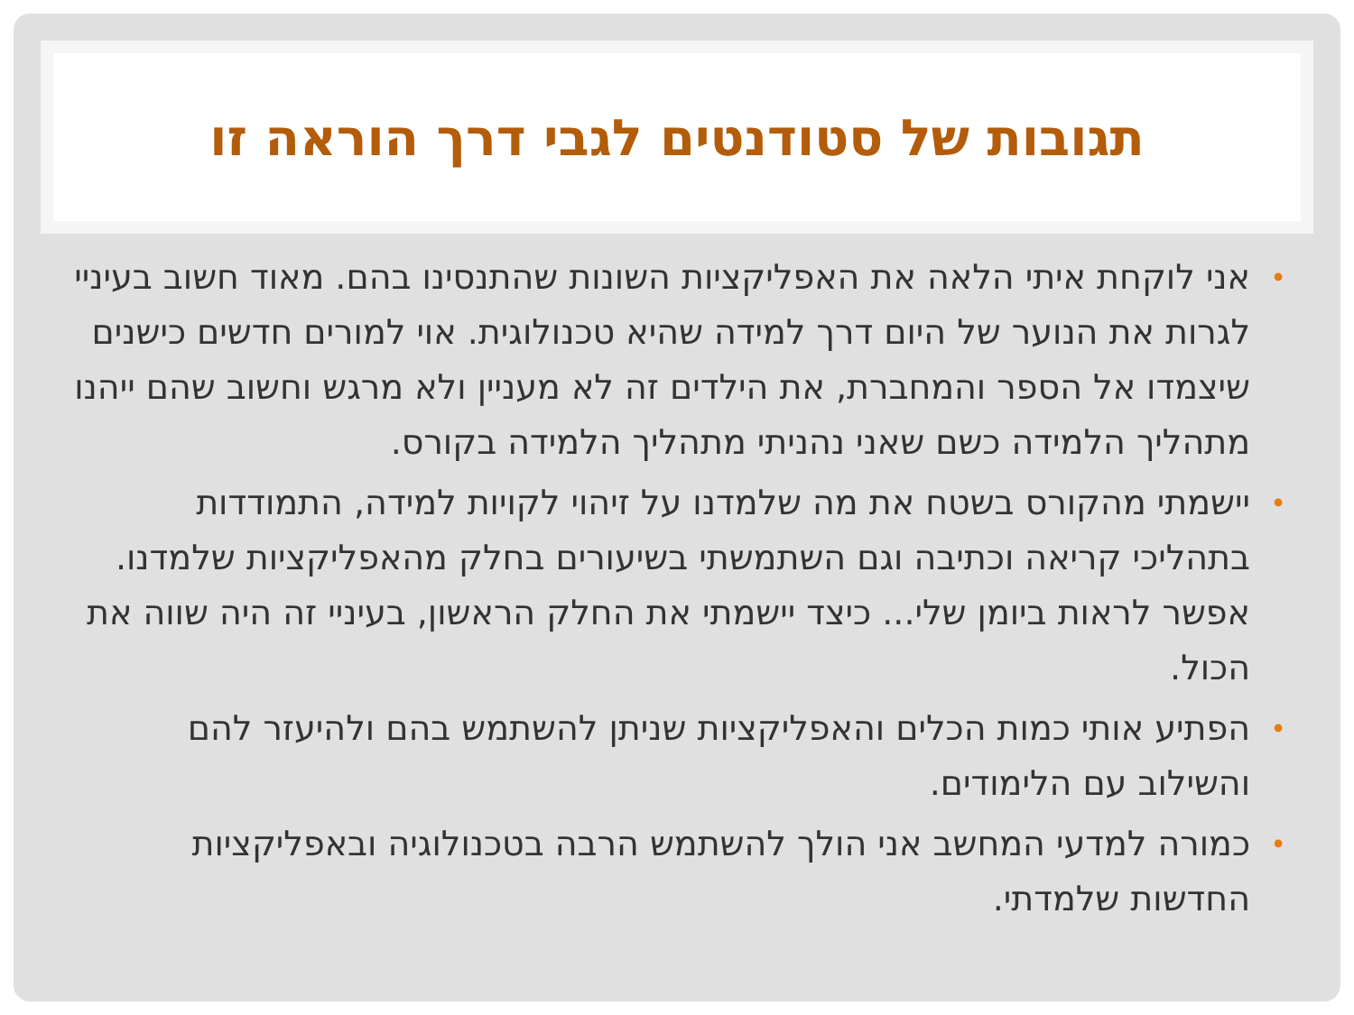תגובות של סטודנטים לגבי דרך הוראה זו
• אני לוקחת איתי הלאה את האפליקציות השונות שהתנסינו בהם. מאוד חשוב בעיניי לגרות את הנוער של היום דרך למידה שהיא טכנולוגית. אוי למורים חדשים כישנים שיצמדו אל הספר והמחברת, את הילדים זה לא מעניין ולא מרגש וחשוב שהם ייהנו מתהליך הלמידה כשם שאני נהניתי מתהליך הלמידה בקורס.
• יישמתי מהקורס בשטח את מה שלמדנו על זיהוי לקויות למידה, התמודדות בתהליכי קריאה וכתיבה וגם השתמשתי בשיעורים בחלק מהאפליקציות שלמדנו. אפשר לראות ביומן שלי... כיצד יישמתי את החלק הראשון, בעיניי זה היה שווה את הכול.
• הפתיע אותי כמות הכלים והאפליקציות שניתן להשתמש בהם ולהיעזר להם והשילוב עם הלימודים.
• כמורה למדעי המחשב אני הולך להשתמש הרבה בטכנולוגיה ובאפליקציות החדשות שלמדתי.